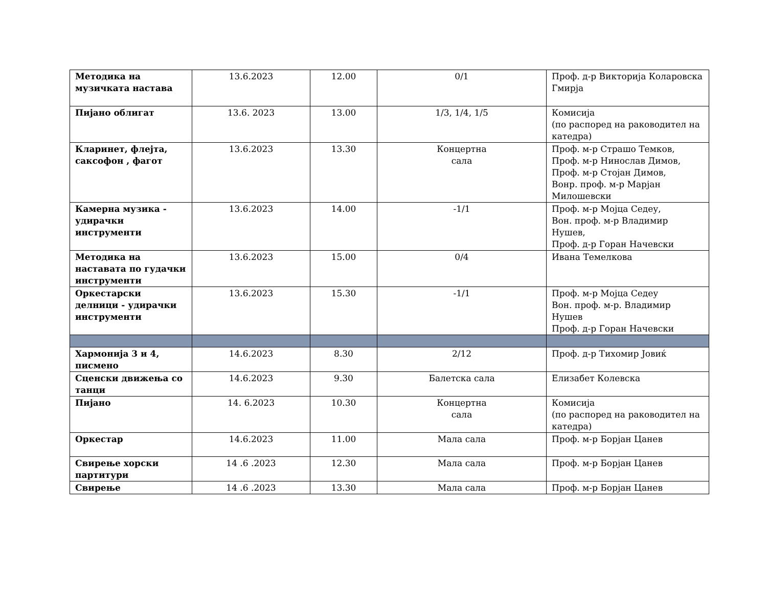| Методика на музичката настава | 13.6.2023 | 12.00 | 0/1 | Проф. д-р Викторија Коларовска Гмирја |
| Пијано облигат | 13.6. 2023 | 13.00 | 1/3, 1/4, 1/5 | Комисија (по распоред на раководител на катедра) |
| Кларинет, флејта, саксофон , фагот | 13.6.2023 | 13.30 | Концертна сала | Проф. м-р Страшо Темков, Проф. м-р Нинослав Димов, Проф. м-р Стојан Димов, Вонр. проф. м-р Марјан Милошевски |
| Камерна музика - удирачки инструменти | 13.6.2023 | 14.00 | -1/1 | Проф. м-р Мојца Седеу, Вон. проф. м-р Владимир Нушев, Проф. д-р Горан Начевски |
| Методика на наставата по гудачки инструменти | 13.6.2023 | 15.00 | 0/4 | Ивана Темелкова |
| Оркестарски делници - удирачки инструменти | 13.6.2023 | 15.30 | -1/1 | Проф. м-р Мојца Седеу Вон. проф. м-р. Владимир Нушев Проф. д-р Горан Начевски |
| Хармонија 3 и 4, писмено | 14.6.2023 | 8.30 | 2/12 | Проф. д-р Тихомир Јовиќ |
| Сценски движења со танци | 14.6.2023 | 9.30 | Балетска сала | Елизабет Колевска |
| Пијано | 14. 6.2023 | 10.30 | Концертна сала | Комисија (по распоред на раководител на катедра) |
| Оркестар | 14.6.2023 | 11.00 | Мала сала | Проф. м-р Борјан Цанев |
| Свирење хорски партитури | 14 .6 .2023 | 12.30 | Мала сала | Проф. м-р Борјан Цанев |
| Свирење | 14 .6 .2023 | 13.30 | Мала сала | Проф. м-р Борјан Цанев |